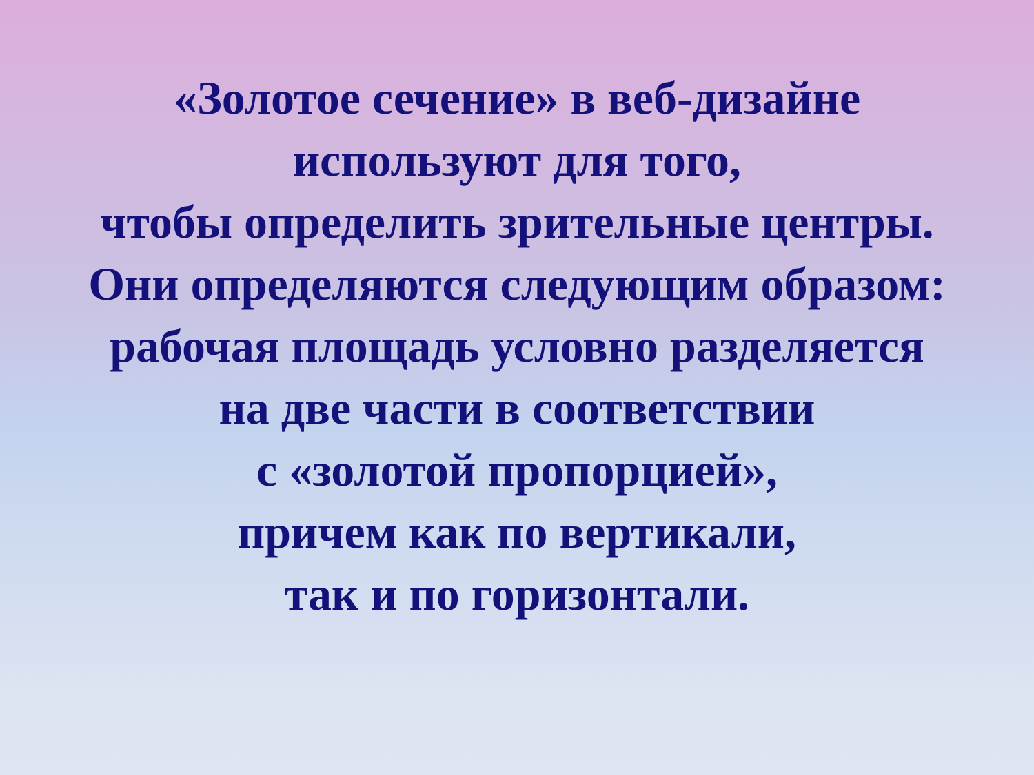«Золотое сечение» в веб-дизайне
используют для того,
чтобы определить зрительные центры.
Они определяются следующим образом:
рабочая площадь условно разделяется
на две части в соответствии
с «золотой пропорцией»,
причем как по вертикали,
так и по горизонтали.